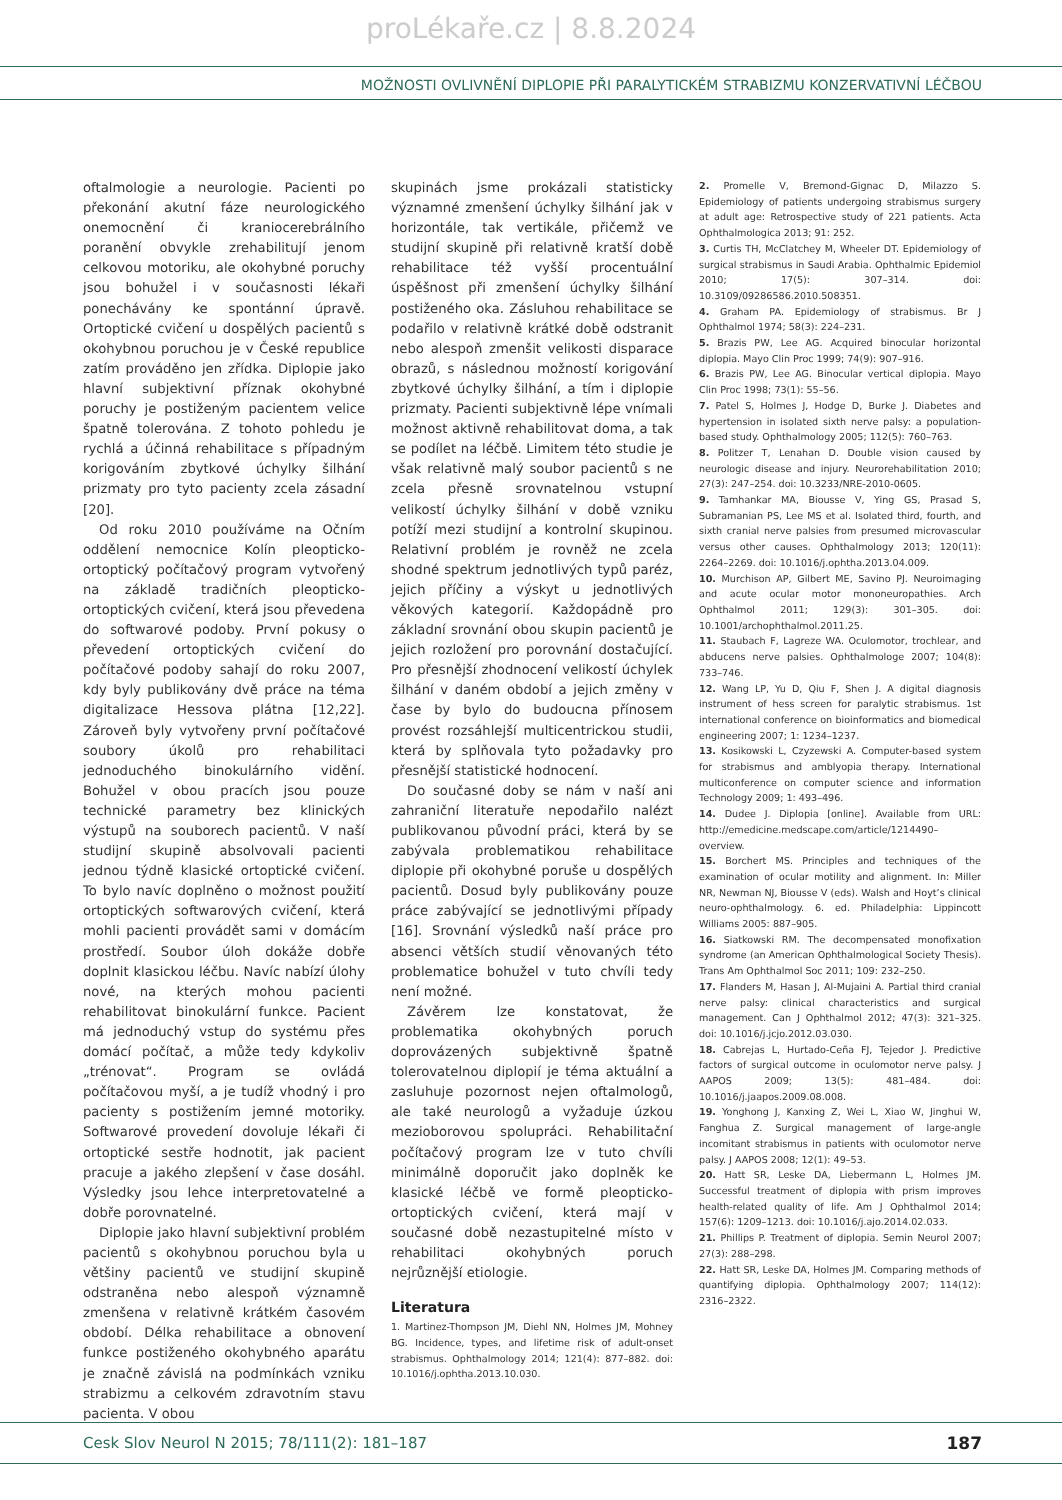proLékaře.cz | 8.8.2024
MOŽNOSTI OVLIVNĚNÍ DIPLOPIE PŘI PARALYTICKÉM STRABIZMU KONZERVATIVNÍ LÉČBOU
oftalmologie a neurologie. Pacienti po překonání akutní fáze neurologického onemocnění či kraniocerebrálního poranění obvykle zrehabilitují jenom celkovou motoriku, ale okohybné poruchy jsou bohužel i v současnosti lékaři ponechávány ke spontánní úpravě. Ortoptické cvičení u dospělých pacientů s okohybnou poruchou je v České republice zatím prováděno jen zřídka. Diplopie jako hlavní subjektivní příznak okohybné poruchy je postiženým pacientem velice špatně tolerována. Z tohoto pohledu je rychlá a účinná rehabilitace s případným korigováním zbytkové úchylky šilhání prizmaty pro tyto pacienty zcela zásadní [20].
Od roku 2010 používáme na Očním oddělení nemocnice Kolín pleopticko-ortoptický počítačový program vytvořený na základě tradičních pleopticko-ortoptických cvičení, která jsou převedena do softwarové podoby. První pokusy o převedení ortoptických cvičení do počítačové podoby sahají do roku 2007, kdy byly publikovány dvě práce na téma digitalizace Hessova plátna [12,22]. Zároveň byly vytvořeny první počítačové soubory úkolů pro rehabilitaci jednoduchého binokulárního vidění. Bohužel v obou pracích jsou pouze technické parametry bez klinických výstupů na souborech pacientů. V naší studijní skupině absolvovali pacienti jednou týdně klasické ortoptické cvičení. To bylo navíc doplněno o možnost použití ortoptických softwarových cvičení, která mohli pacienti provádět sami v domácím prostředí. Soubor úloh dokáže dobře doplnit klasickou léčbu. Navíc nabízí úlohy nové, na kterých mohou pacienti rehabilitovat binokulární funkce. Pacient má jednoduchý vstup do systému přes domácí počítač, a může tedy kdykoliv „trénovat“. Program se ovládá počítačovou myší, a je tudíž vhodný i pro pacienty s postižením jemné motoriky. Softwarové provedení dovoluje lékaři či ortoptické sestře hodnotit, jak pacient pracuje a jakého zlepšení v čase dosáhl. Výsledky jsou lehce interpretovatelné a dobře porovnatelné.
Diplopie jako hlavní subjektivní problém pacientů s okohybnou poruchou byla u většiny pacientů ve studijní skupině odstraněna nebo alespoň významně zmenšena v relativně krátkém časovém období. Délka rehabilitace a obnovení funkce postiženého okohybného aparátu je značně závislá na podmínkách vzniku strabizmu a celkovém zdravotním stavu pacienta. V obou
skupinách jsme prokázali statisticky významné zmenšení úchylky šilhání jak v horizontále, tak vertikále, přičemž ve studijní skupině při relativně kratší době rehabilitace též vyšší procentuální úspěšnost při zmenšení úchylky šilhání postiženého oka. Zásluhou rehabilitace se podařilo v relativně krátké době odstranit nebo alespoň zmenšit velikosti disparace obrazů, s následnou možností korigování zbytkové úchylky šilhání, a tím i diplopie prizmaty. Pacienti subjektivně lépe vnímali možnost aktivně rehabilitovat doma, a tak se podílet na léčbě. Limitem této studie je však relativně malý soubor pacientů s ne zcela přesně srovnatelnou vstupní velikostí úchylky šilhání v době vzniku potíží mezi studijní a kontrolní skupinou. Relativní problém je rovněž ne zcela shodné spektrum jednotlivých typů paréz, jejich příčiny a výskyt u jednotlivých věkových kategorií. Každopádně pro základní srovnání obou skupin pacientů je jejich rozložení pro porovnání dostačující. Pro přesnější zhodnocení velikostí úchylek šilhání v daném období a jejich změny v čase by bylo do budoucna přínosem provést rozsáhlejší multicentrickou studii, která by splňovala tyto požadavky pro přesnější statistické hodnocení.
Do současné doby se nám v naší ani zahraniční literatuře nepodařilo nalézt publikovanou původní práci, která by se zabývala problematikou rehabilitace diplopie při okohybné poruše u dospělých pacientů. Dosud byly publikovány pouze práce zabývající se jednotlivými případy [16]. Srovnání výsledků naší práce pro absenci větších studií věnovaných této problematice bohužel v tuto chvíli tedy není možné.
Závěrem lze konstatovat, že problematika okohybných poruch doprovázených subjektivně špatně tolerovatelnou diplopií je téma aktuální a zasluhuje pozornost nejen oftalmologů, ale také neurologů a vyžaduje úzkou mezioborovou spolupráci. Rehabilitační počítačový program lze v tuto chvíli minimálně doporučit jako doplněk ke klasické léčbě ve formě pleopticko-ortoptických cvičení, která mají v současné době nezastupitelné místo v rehabilitaci okohybných poruch nejrůznější etiologie.
Literatura
1. Martinez-Thompson JM, Diehl NN, Holmes JM, Mohney BG. Incidence, types, and lifetime risk of adult-onset strabismus. Ophthalmology 2014; 121(4): 877–882. doi: 10.1016/j.ophtha.2013.10.030.
2. Promelle V, Bremond-Gignac D, Milazzo S. Epidemiology of patients undergoing strabismus surgery at adult age: Retrospective study of 221 patients. Acta Ophthalmologica 2013; 91: 252.
3. Curtis TH, McClatchey M, Wheeler DT. Epidemiology of surgical strabismus in Saudi Arabia. Ophthalmic Epidemiol 2010; 17(5): 307–314. doi: 10.3109/09286586.2010.508351.
4. Graham PA. Epidemiology of strabismus. Br J Ophthalmol 1974; 58(3): 224–231.
5. Brazis PW, Lee AG. Acquired binocular horizontal diplopia. Mayo Clin Proc 1999; 74(9): 907–916.
6. Brazis PW, Lee AG. Binocular vertical diplopia. Mayo Clin Proc 1998; 73(1): 55–56.
7. Patel S, Holmes J, Hodge D, Burke J. Diabetes and hypertension in isolated sixth nerve palsy: a population-based study. Ophthalmology 2005; 112(5): 760–763.
8. Politzer T, Lenahan D. Double vision caused by neurologic disease and injury. Neurorehabilitation 2010; 27(3): 247–254. doi: 10.3233/NRE-2010-0605.
9. Tamhankar MA, Biousse V, Ying GS, Prasad S, Subramanian PS, Lee MS et al. Isolated third, fourth, and sixth cranial nerve palsies from presumed microvascular versus other causes. Ophthalmology 2013; 120(11): 2264–2269. doi: 10.1016/j.ophtha.2013.04.009.
10. Murchison AP, Gilbert ME, Savino PJ. Neuroimaging and acute ocular motor mononeuropathies. Arch Ophthalmol 2011; 129(3): 301–305. doi: 10.1001/archophthalmol.2011.25.
11. Staubach F, Lagreze WA. Oculomotor, trochlear, and abducens nerve palsies. Ophthalmologe 2007; 104(8): 733–746.
12. Wang LP, Yu D, Qiu F, Shen J. A digital diagnosis instrument of hess screen for paralytic strabismus. 1st international conference on bioinformatics and biomedical engineering 2007; 1: 1234–1237.
13. Kosikowski L, Czyzewski A. Computer-based system for strabismus and amblyopia therapy. International multiconference on computer science and information Technology 2009; 1: 493–496.
14. Dudee J. Diplopia [online]. Available from URL: http://emedicine.medscape.com/article/1214490–overview.
15. Borchert MS. Principles and techniques of the examination of ocular motility and alignment. In: Miller NR, Newman NJ, Biousse V (eds). Walsh and Hoyt’s clinical neuro-ophthalmology. 6. ed. Philadelphia: Lippincott Williams 2005: 887–905.
16. Siatkowski RM. The decompensated monofixation syndrome (an American Ophthalmological Society Thesis). Trans Am Ophthalmol Soc 2011; 109: 232–250.
17. Flanders M, Hasan J, Al-Mujaini A. Partial third cranial nerve palsy: clinical characteristics and surgical management. Can J Ophthalmol 2012; 47(3): 321–325. doi: 10.1016/j.jcjo.2012.03.030.
18. Cabrejas L, Hurtado-Ceña FJ, Tejedor J. Predictive factors of surgical outcome in oculomotor nerve palsy. J AAPOS 2009; 13(5): 481–484. doi: 10.1016/j.jaapos.2009.08.008.
19. Yonghong J, Kanxing Z, Wei L, Xiao W, Jinghui W, Fanghua Z. Surgical management of large-angle incomitant strabismus in patients with oculomotor nerve palsy. J AAPOS 2008; 12(1): 49–53.
20. Hatt SR, Leske DA, Liebermann L, Holmes JM. Successful treatment of diplopia with prism improves health-related quality of life. Am J Ophthalmol 2014; 157(6): 1209–1213. doi: 10.1016/j.ajo.2014.02.033.
21. Phillips P. Treatment of diplopia. Semin Neurol 2007; 27(3): 288–298.
22. Hatt SR, Leske DA, Holmes JM. Comparing methods of quantifying diplopia. Ophthalmology 2007; 114(12): 2316–2322.
Cesk Slov Neurol N 2015; 78/111(2): 181–187 187